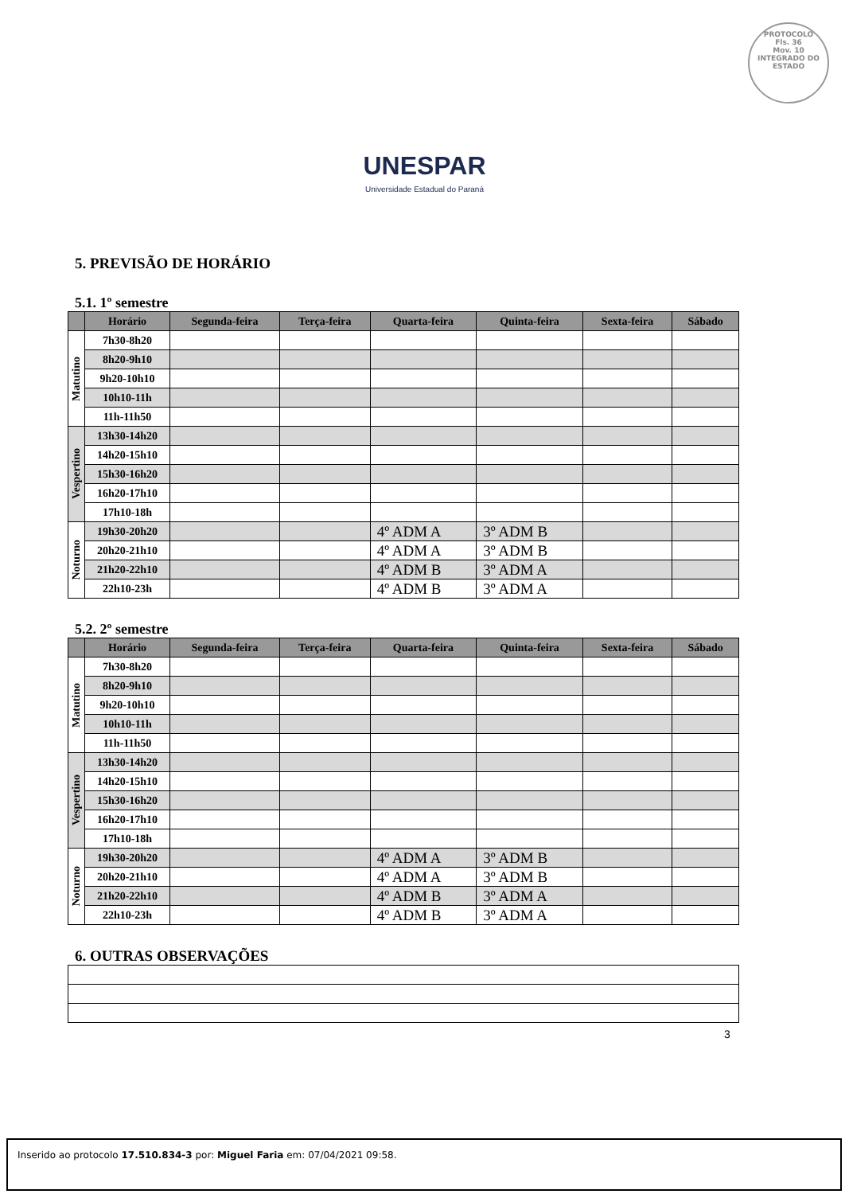PROTOCOLO
Fls. 36
Mov. 10
INTEGRADO DO ESTADO
UNESPAR
Universidade Estadual do Paraná
5. PREVISÃO DE HORÁRIO
5.1. 1º semestre
| | Horário | Segunda-feira | Terça-feira | Quarta-feira | Quinta-feira | Sexta-feira | Sábado |
| --- | --- | --- | --- | --- | --- | --- | --- |
| Matutino | 7h30-8h20 | | | | | | |
| | 8h20-9h10 | | | | | | |
| | 9h20-10h10 | | | | | | |
| | 10h10-11h | | | | | | |
| | 11h-11h50 | | | | | | |
| Vespertino | 13h30-14h20 | | | | | | |
| | 14h20-15h10 | | | | | | |
| | 15h30-16h20 | | | | | | |
| | 16h20-17h10 | | | | | | |
| | 17h10-18h | | | | | | |
| Noturno | 19h30-20h20 | | | 4º ADM A | 3º ADM B | | |
| | 20h20-21h10 | | | 4º ADM A | 3º ADM B | | |
| | 21h20-22h10 | | | 4º ADM B | 3º ADM A | | |
| | 22h10-23h | | | 4º ADM B | 3º ADM A | | |
5.2. 2º semestre
| | Horário | Segunda-feira | Terça-feira | Quarta-feira | Quinta-feira | Sexta-feira | Sábado |
| --- | --- | --- | --- | --- | --- | --- | --- |
| Matutino | 7h30-8h20 | | | | | | |
| | 8h20-9h10 | | | | | | |
| | 9h20-10h10 | | | | | | |
| | 10h10-11h | | | | | | |
| | 11h-11h50 | | | | | | |
| Vespertino | 13h30-14h20 | | | | | | |
| | 14h20-15h10 | | | | | | |
| | 15h30-16h20 | | | | | | |
| | 16h20-17h10 | | | | | | |
| | 17h10-18h | | | | | | |
| Noturno | 19h30-20h20 | | | 4º ADM A | 3º ADM B | | |
| | 20h20-21h10 | | | 4º ADM A | 3º ADM B | | |
| | 21h20-22h10 | | | 4º ADM B | 3º ADM A | | |
| | 22h10-23h | | | 4º ADM B | 3º ADM A | | |
6. OUTRAS OBSERVAÇÕES
3
Inserido ao protocolo 17.510.834-3 por: Miguel Faria em: 07/04/2021 09:58.